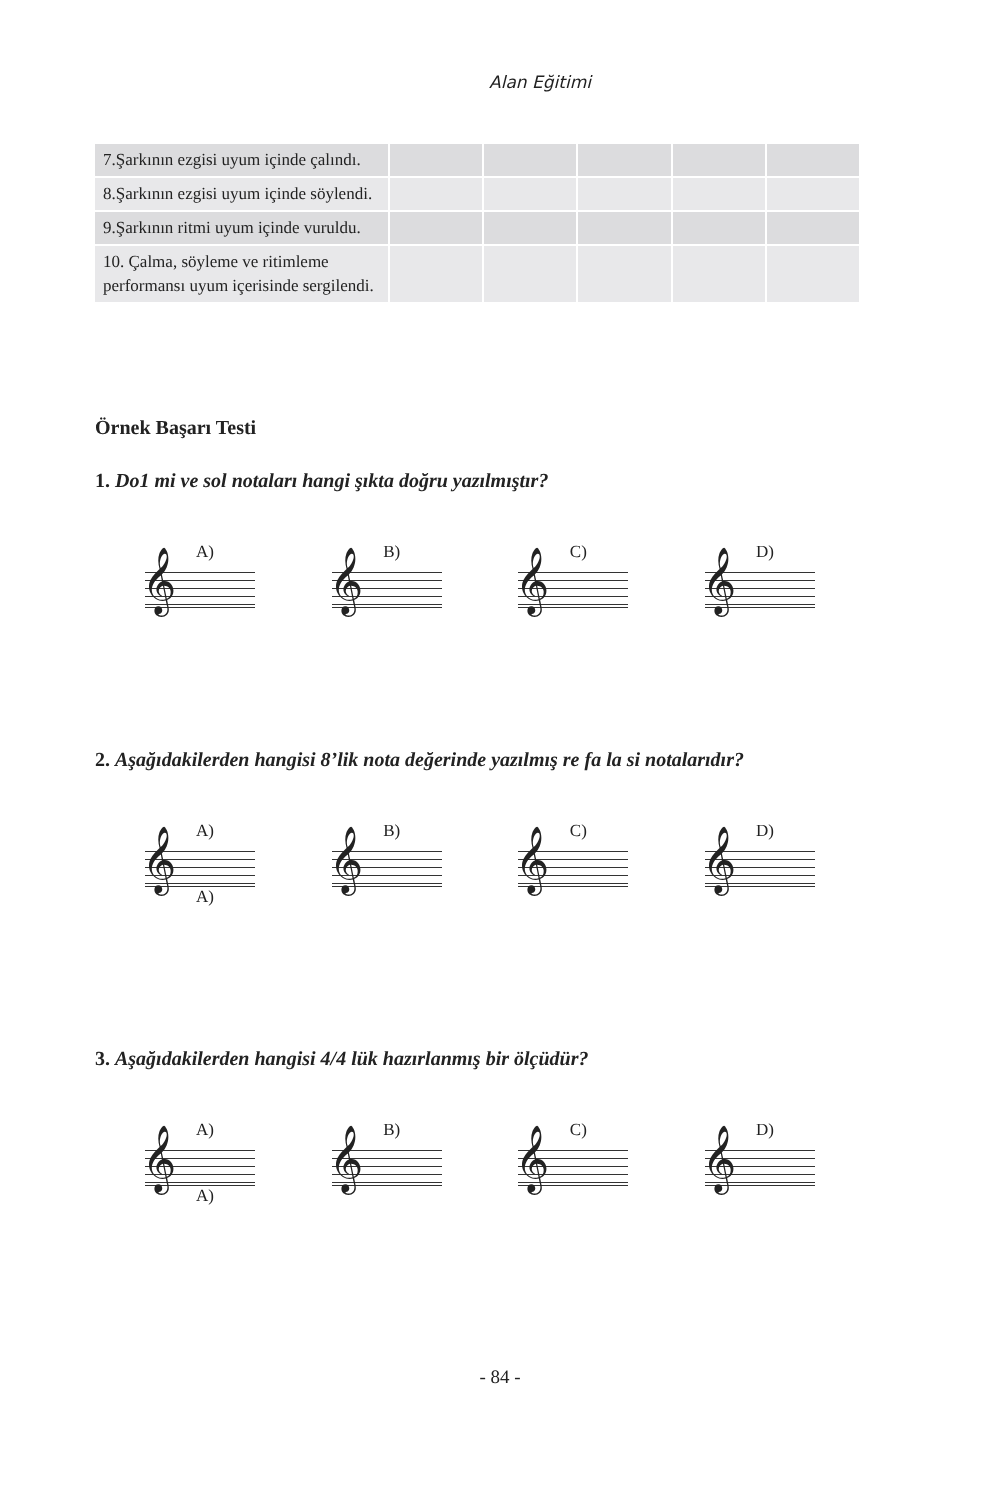Alan Eğitimi
| 7.Şarkının ezgisi uyum içinde çalındı. | | | | | |
| 8.Şarkının ezgisi uyum içinde söylendi. | | | | | |
| 9.Şarkının ritmi uyum içinde vuruldu. | | | | | |
| 10. Çalma, söyleme ve ritimleme performansı uyum içerisinde sergilendi. | | | | | |
Örnek Başarı Testi
1. Do1 mi ve sol notaları hangi şıkta doğru yazılmıştır?
A)
𝄞
B)
𝄞
C)
𝄞
D)
𝄞
2. Aşağıdakilerden hangisi 8’lik nota değerinde yazılmış re fa la si notalarıdır?
A)
𝄞
A)
B)
𝄞
C)
𝄞
D)
𝄞
3. Aşağıdakilerden hangisi 4/4 lük hazırlanmış bir ölçüdür?
A)
𝄞
A)
B)
𝄞
C)
𝄞
D)
𝄞
- 84 -